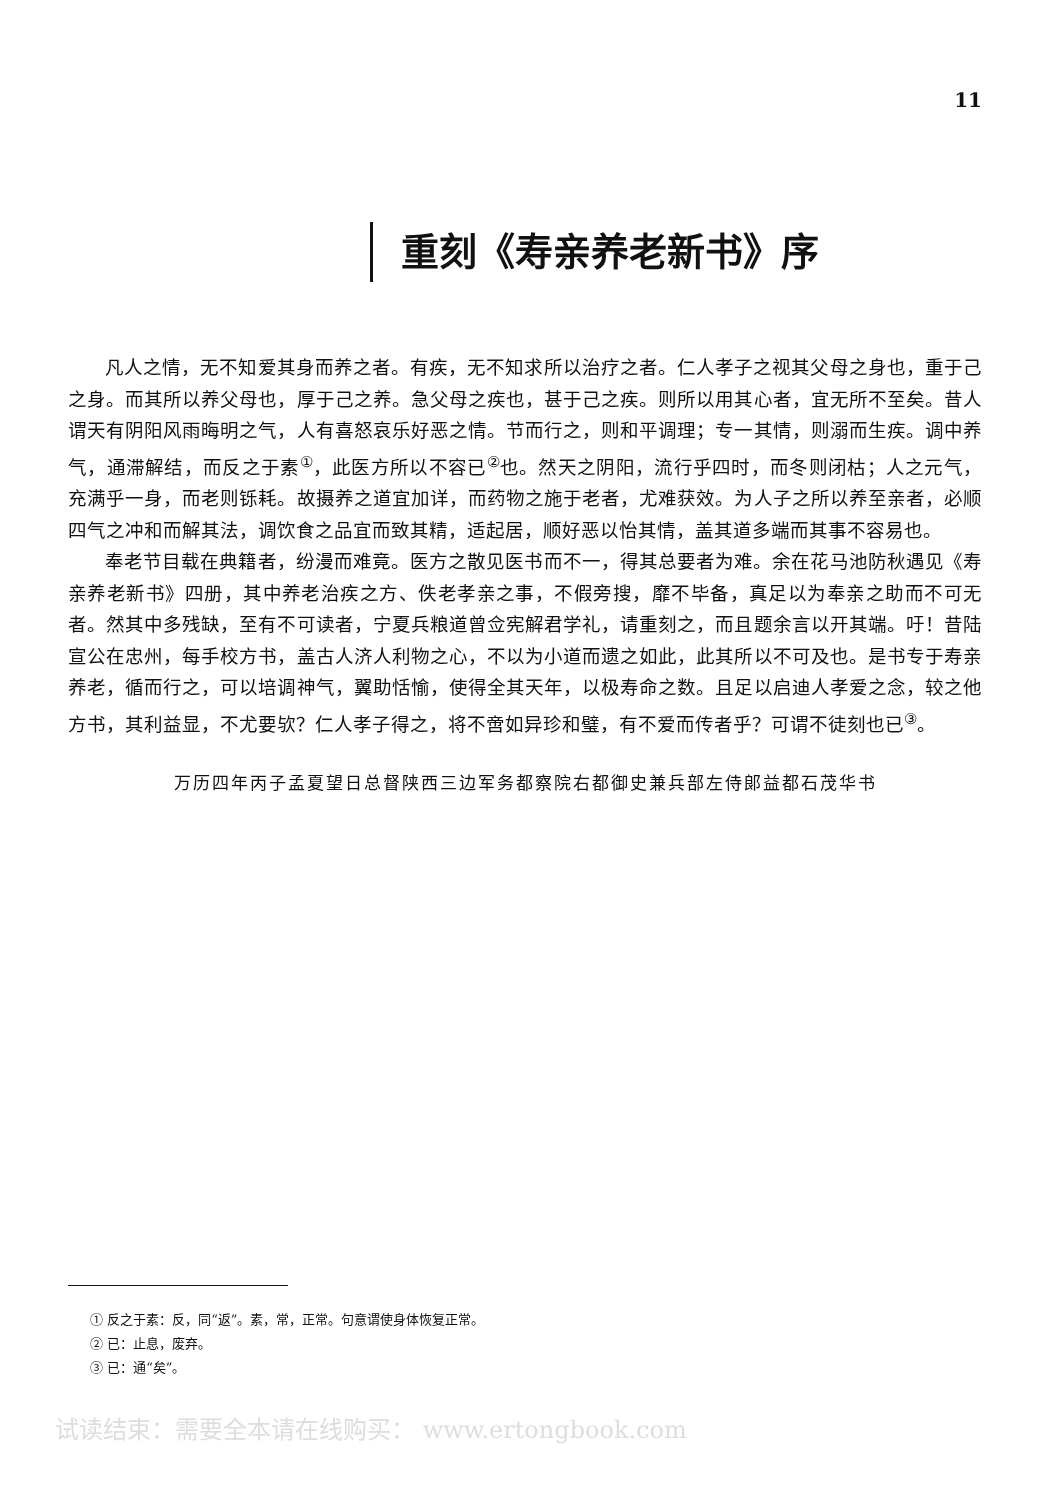11
重刻《寿亲养老新书》序
凡人之情，无不知爱其身而养之者。有疾，无不知求所以治疗之者。仁人孝子之视其父母之身也，重于己之身。而其所以养父母也，厚于己之养。急父母之疾也，甚于己之疾。则所以用其心者，宜无所不至矣。昔人谓天有阴阳风雨晦明之气，人有喜怒哀乐好恶之情。节而行之，则和平调理；专一其情，则溺而生疾。调中养气，通滞解结，而反之于素<sup>①</sup>，此医方所以不容已<sup>②</sup>也。然天之阴阳，流行乎四时，而冬则闭枯；人之元气，充满乎一身，而老则铄耗。故摄养之道宜加详，而药物之施于老者，尤难获效。为人子之所以养至亲者，必顺四气之冲和而解其法，调饮食之品宜而致其精，适起居，顺好恶以怡其情，盖其道多端而其事不容易也。
奉老节目载在典籍者，纷漫而难竟。医方之散见医书而不一，得其总要者为难。余在花马池防秋遇见《寿亲养老新书》四册，其中养老治疾之方、佚老孝亲之事，不假旁搜，靡不毕备，真足以为奉亲之助而不可无者。然其中多残缺，至有不可读者，宁夏兵粮道曾佥宪解君学礼，请重刻之，而且题余言以开其端。吁！昔陆宣公在忠州，每手校方书，盖古人济人利物之心，不以为小道而遗之如此，此其所以不可及也。是书专于寿亲养老，循而行之，可以培调神气，翼助恬愉，使得全其天年，以极寿命之数。且足以启迪人孝爱之念，较之他方书，其利益显，不尤要欤？仁人孝子得之，将不啻如异珍和璧，有不爱而传者乎？可谓不徒刻也已<sup>③</sup>。
万历四年丙子孟夏望日总督陕西三边军务都察院右都御史兼兵部左侍郎益都石茂华书
① 反之于素：反，同“返”。素，常，正常。句意谓使身体恢复正常。
② 已：止息，废弃。
③ 已：通“矣”。
试读结束：需要全本请在线购买： www.ertongbook.com